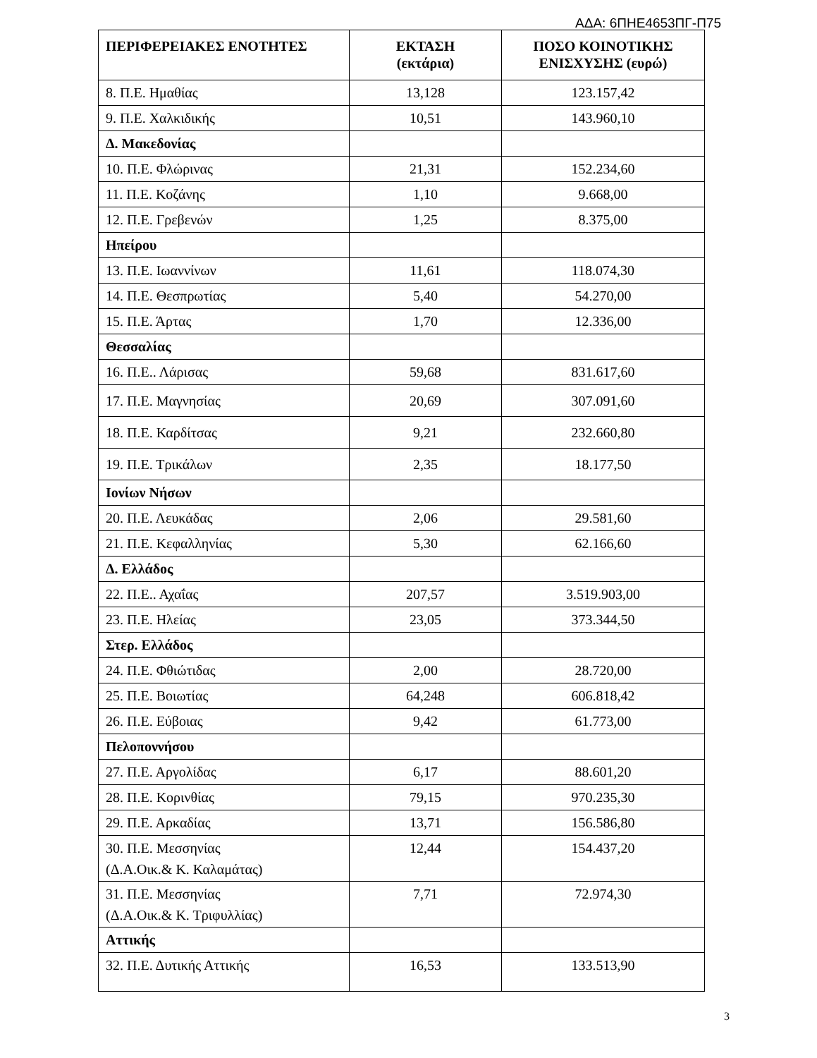ΑΔΑ: 6ΠΗΕ4653ΠΓ-Π75
| ΠΕΡΙΦΕΡΕΙΑΚΕΣ ΕΝΟΤΗΤΕΣ | ΕΚΤΑΣΗ (εκτάρια) | ΠΟΣΟ ΚΟΙΝΟΤΙΚΗΣ ΕΝΙΣΧΥΣΗΣ (ευρώ) |
| --- | --- | --- |
| 8. Π.Ε. Ημαθίας | 13,128 | 123.157,42 |
| 9. Π.Ε. Χαλκιδικής | 10,51 | 143.960,10 |
| Δ. Μακεδονίας | | |
| 10. Π.Ε. Φλώρινας | 21,31 | 152.234,60 |
| 11. Π.Ε. Κοζάνης | 1,10 | 9.668,00 |
| 12. Π.Ε. Γρεβενών | 1,25 | 8.375,00 |
| Ηπείρου | | |
| 13. Π.Ε. Ιωαννίνων | 11,61 | 118.074,30 |
| 14. Π.Ε. Θεσπρωτίας | 5,40 | 54.270,00 |
| 15. Π.Ε. Άρτας | 1,70 | 12.336,00 |
| Θεσσαλίας | | |
| 16. Π.Ε.. Λάρισας | 59,68 | 831.617,60 |
| 17. Π.Ε. Μαγνησίας | 20,69 | 307.091,60 |
| 18. Π.Ε. Καρδίτσας | 9,21 | 232.660,80 |
| 19. Π.Ε. Τρικάλων | 2,35 | 18.177,50 |
| Ιονίων Νήσων | | |
| 20. Π.Ε. Λευκάδας | 2,06 | 29.581,60 |
| 21. Π.Ε. Κεφαλληνίας | 5,30 | 62.166,60 |
| Δ. Ελλάδος | | |
| 22. Π.Ε.. Αχαΐας | 207,57 | 3.519.903,00 |
| 23. Π.Ε. Ηλείας | 23,05 | 373.344,50 |
| Στερ. Ελλάδος | | |
| 24. Π.Ε. Φθιώτιδας | 2,00 | 28.720,00 |
| 25. Π.Ε. Βοιωτίας | 64,248 | 606.818,42 |
| 26. Π.Ε. Εύβοιας | 9,42 | 61.773,00 |
| Πελοποννήσου | | |
| 27. Π.Ε. Αργολίδας | 6,17 | 88.601,20 |
| 28. Π.Ε. Κορινθίας | 79,15 | 970.235,30 |
| 29. Π.Ε. Αρκαδίας | 13,71 | 156.586,80 |
| 30. Π.Ε. Μεσσηνίας (Δ.Α.Οικ.& Κ. Καλαμάτας) | 12,44 | 154.437,20 |
| 31. Π.Ε. Μεσσηνίας (Δ.Α.Οικ.& Κ. Τριφυλλίας) | 7,71 | 72.974,30 |
| Αττικής | | |
| 32. Π.Ε. Δυτικής Αττικής | 16,53 | 133.513,90 |
3